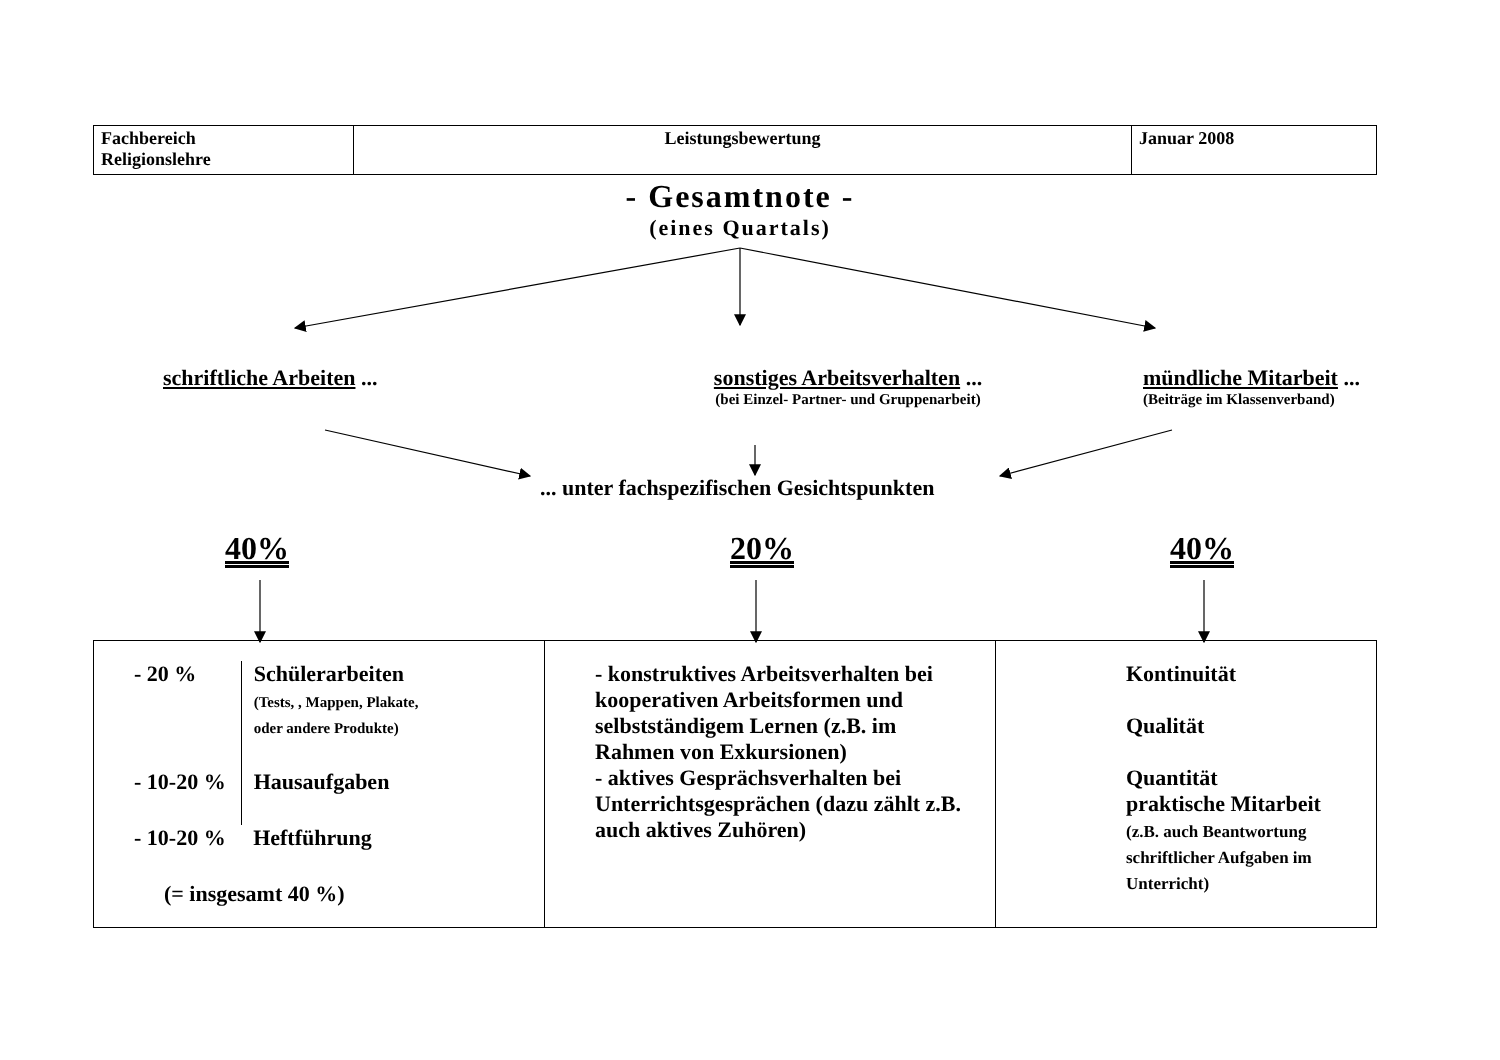| Fachbereich Religionslehre | Leistungsbewertung | Januar 2008 |
- Gesamtnote -
(eines Quartals)
schriftliche Arbeiten ... sonstiges Arbeitsverhalten ...
(bei Einzel- Partner- und Gruppenarbeit)
mündliche Mitarbeit ...
(Beiträge im Klassenverband)
... unter fachspezifischen Gesichtspunkten
40% 20% 40%
| / - 20 % / Schülerarbeiten (Tests, , Mappen, Plakate, oder andere Produkte) / / - 10-20 % / Hausaufgaben / / - 10-20 % / Heftführung / / (= insgesamt 40 %) / / | - konstruktives Arbeitsverhalten bei kooperativen Arbeitsformen und selbstständigem Lernen (z.B. im Rahmen von Exkursionen) - aktives Gesprächsverhalten bei Unterrichtsgesprächen (dazu zählt z.B. auch aktives Zuhören) | Kontinuität Qualität Quantität praktische Mitarbeit (z.B. auch Beantwortung schriftlicher Aufgaben im Unterricht) |